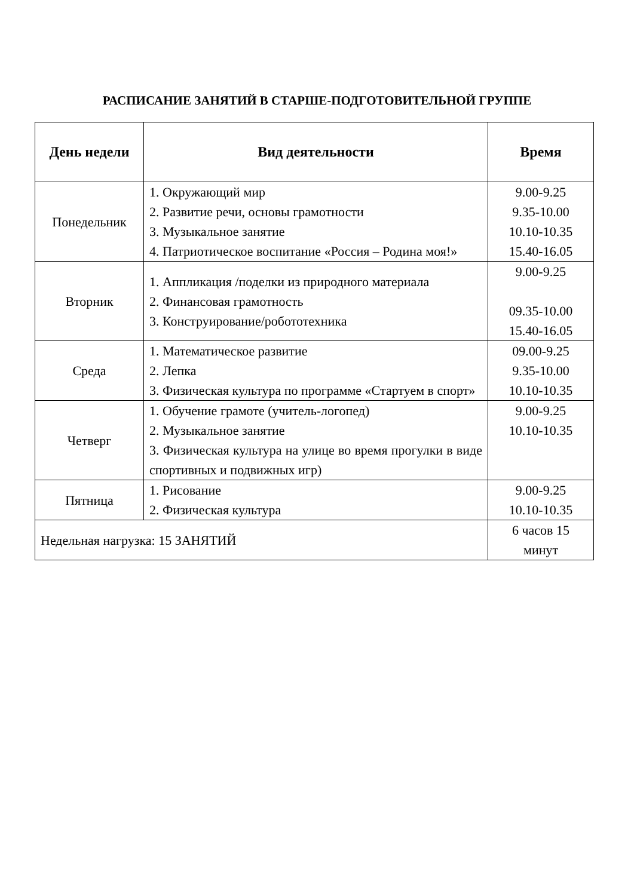РАСПИСАНИЕ ЗАНЯТИЙ В СТАРШЕ-ПОДГОТОВИТЕЛЬНОЙ ГРУППЕ
| День недели | Вид деятельности | Время |
| --- | --- | --- |
| Понедельник | 1. Окружающий мир 2. Развитие речи, основы грамотности 3. Музыкальное занятие 4. Патриотическое воспитание «Россия – Родина моя!» | 9.00-9.25 9.35-10.00 10.10-10.35 15.40-16.05 |
| Вторник | 1. Аппликация /поделки из природного материала 2. Финансовая грамотность 3. Конструирование/робототехника | 9.00-9.25 09.35-10.00 15.40-16.05 |
| Среда | 1. Математическое развитие 2. Лепка 3. Физическая культура по программе «Стартуем в спорт» | 09.00-9.25 9.35-10.00 10.10-10.35 |
| Четверг | 1. Обучение грамоте (учитель-логопед) 2. Музыкальное занятие 3. Физическая культура на улице во время прогулки в виде спортивных и подвижных игр) | 9.00-9.25 10.10-10.35 |
| Пятница | 1. Рисование 2. Физическая культура | 9.00-9.25 10.10-10.35 |
| Недельная нагрузка: 15 ЗАНЯТИЙ | | 6 часов 15 минут |